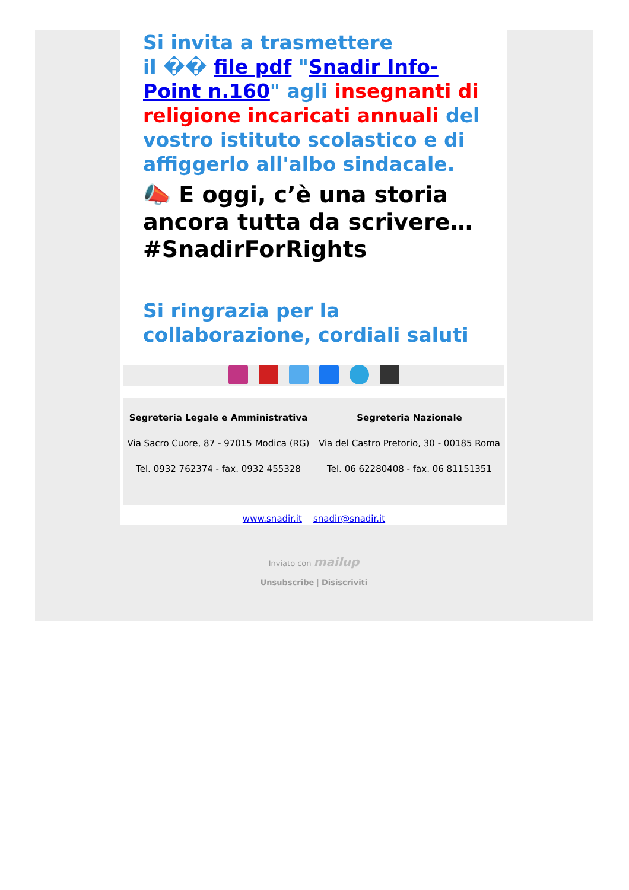Si invita a trasmettere
il �� file pdf "Snadir Info-Point n.160" agli insegnanti di religione incaricati annuali del vostro istituto scolastico e di affiggerlo all'albo sindacale.
📣 E oggi, c’è una storia ancora tutta da scrivere… #SnadirForRights
Si ringrazia per la collaborazione, cordiali saluti
Segreteria Legale e Amministrativa
Via Sacro Cuore, 87 - 97015 Modica (RG)
Tel. 0932 762374 - fax. 0932 455328
Segreteria Nazionale
Via del Castro Pretorio, 30 - 00185 Roma
Tel. 06 62280408 - fax. 06 81151351
www.snadir.it snadir@snadir.it
Inviato con mailup
Unsubscribe | Disiscriviti